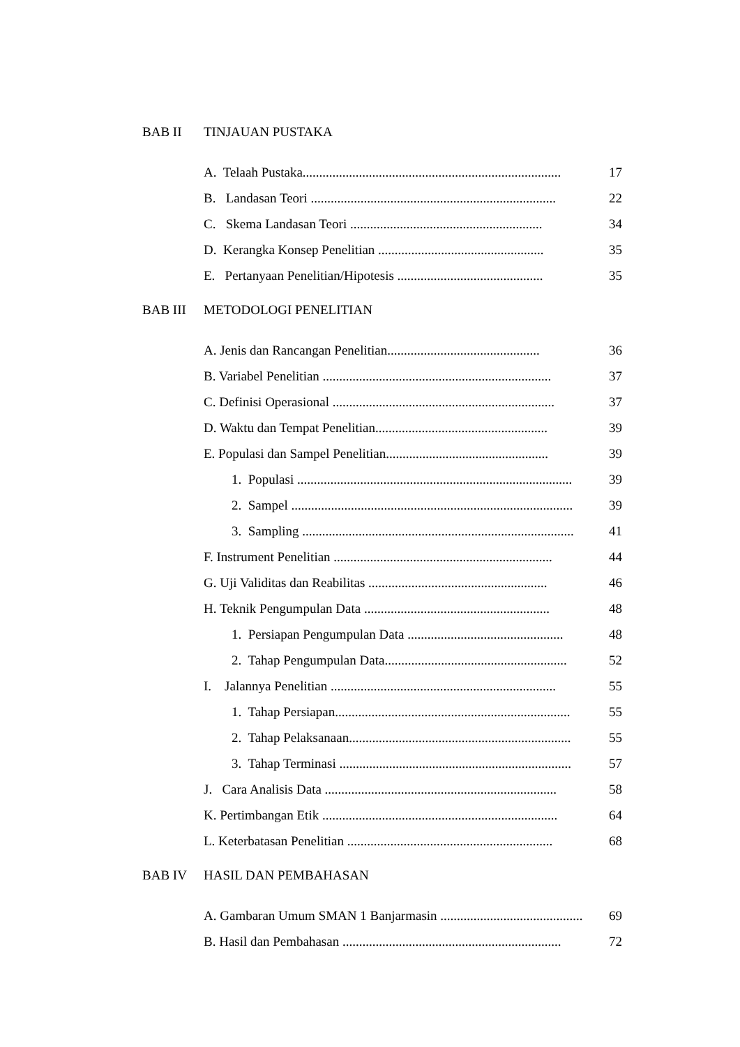BAB II TINJAUAN PUSTAKA
A. Telaah Pustaka.............................................................................. 17
B. Landasan Teori .......................................................................... 22
C. Skema Landasan Teori .......................................................... 34
D. Kerangka Konsep Penelitian .................................................. 35
E. Pertanyaan Penelitian/Hipotesis ............................................ 35
BAB III METODOLOGI PENELITIAN
A. Jenis dan Rancangan Penelitian.............................................. 36
B. Variabel Penelitian ..................................................................... 37
C. Definisi Operasional ................................................................... 37
D. Waktu dan Tempat Penelitian.................................................... 39
E. Populasi dan Sampel Penelitian................................................. 39
1. Populasi ................................................................................... 39
2. Sampel ..................................................................................... 39
3. Sampling .................................................................................. 41
F. Instrument Penelitian .................................................................. 44
G. Uji Validitas dan Reabilitas ...................................................... 46
H. Teknik Pengumpulan Data ........................................................ 48
1. Persiapan Pengumpulan Data ............................................... 48
2. Tahap Pengumpulan Data....................................................... 52
I. Jalannya Penelitian .................................................................... 55
1. Tahap Persiapan....................................................................... 55
2. Tahap Pelaksanaan................................................................... 55
3. Tahap Terminasi ...................................................................... 57
J. Cara Analisis Data ...................................................................... 58
K. Pertimbangan Etik ....................................................................... 64
L. Keterbatasan Penelitian .............................................................. 68
BAB IV HASIL DAN PEMBAHASAN
A. Gambaran Umum SMAN 1 Banjarmasin ........................................... 69
B. Hasil dan Pembahasan .................................................................. 72